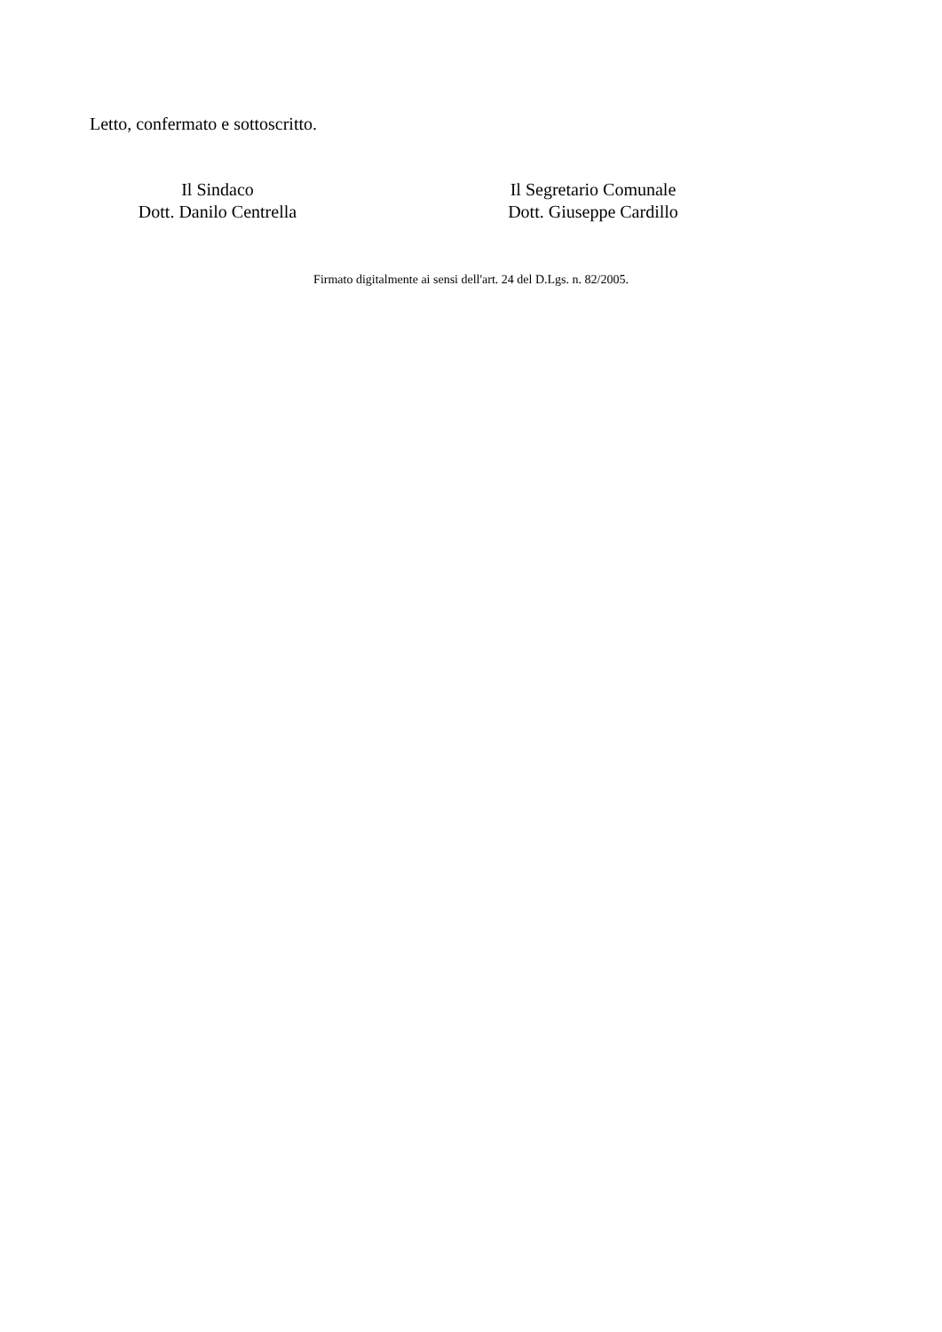Letto, confermato e sottoscritto.
Il Sindaco
Dott. Danilo Centrella
Il Segretario Comunale
Dott. Giuseppe Cardillo
Firmato digitalmente ai sensi dell'art. 24 del D.Lgs. n. 82/2005.